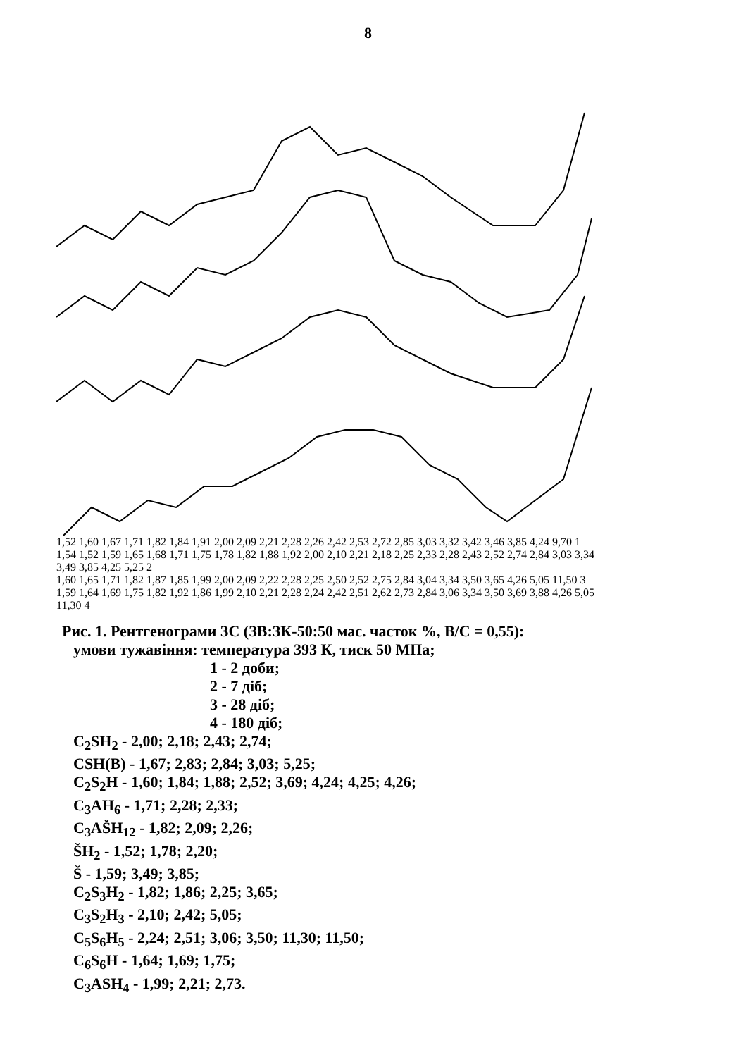8
1,52 1,60 1,67 1,71 1,82 1,84 1,91 2,00 2,09 2,21 2,28 2,26 2,42 2,53 2,72 2,85 3,03 3,32 3,42 3,46 3,85 4,24 9,70 1
1,54 1,52 1,59 1,65 1,68 1,71 1,75 1,78 1,82 1,88 1,92 2,00 2,10 2,21 2,18 2,25 2,33 2,28 2,43 2,52 2,74 2,84 3,03 3,34 3,49 3,85 4,25 5,25 2
1,60 1,65 1,71 1,82 1,87 1,85 1,99 2,00 2,09 2,22 2,28 2,25 2,50 2,52 2,75 2,84 3,04 3,34 3,50 3,65 4,26 5,05 11,50 3
1,59 1,64 1,69 1,75 1,82 1,92 1,86 1,99 2,10 2,21 2,28 2,24 2,42 2,51 2,62 2,73 2,84 3,06 3,34 3,50 3,69 3,88 4,26 5,05 11,30 4
Рис. 1. Рентгенограми ЗС (ЗВ:ЗК-50:50 мас. часток %, В/С = 0,55):
умови тужавіння: температура 393 К, тиск 50 МПа;
1 - 2 доби;
2 - 7 діб;
3 - 28 діб;
4 - 180 діб;
C<sub>2</sub>SH<sub>2</sub> - 2,00; 2,18; 2,43; 2,74;
CSH(B) - 1,67; 2,83; 2,84; 3,03; 5,25;
C<sub>2</sub>S<sub>2</sub>H - 1,60; 1,84; 1,88; 2,52; 3,69; 4,24; 4,25; 4,26;
C<sub>3</sub>AH<sub>6</sub> - 1,71; 2,28; 2,33;
C<sub>3</sub>AŠH<sub>12</sub> - 1,82; 2,09; 2,26;
ŠH<sub>2</sub> - 1,52; 1,78; 2,20;
Š - 1,59; 3,49; 3,85;
C<sub>2</sub>S<sub>3</sub>H<sub>2</sub> - 1,82; 1,86; 2,25; 3,65;
C<sub>3</sub>S<sub>2</sub>H<sub>3</sub> - 2,10; 2,42; 5,05;
C<sub>5</sub>S<sub>6</sub>H<sub>5</sub> - 2,24; 2,51; 3,06; 3,50; 11,30; 11,50;
C<sub>6</sub>S<sub>6</sub>H - 1,64; 1,69; 1,75;
C<sub>3</sub>ASH<sub>4</sub> - 1,99; 2,21; 2,73.